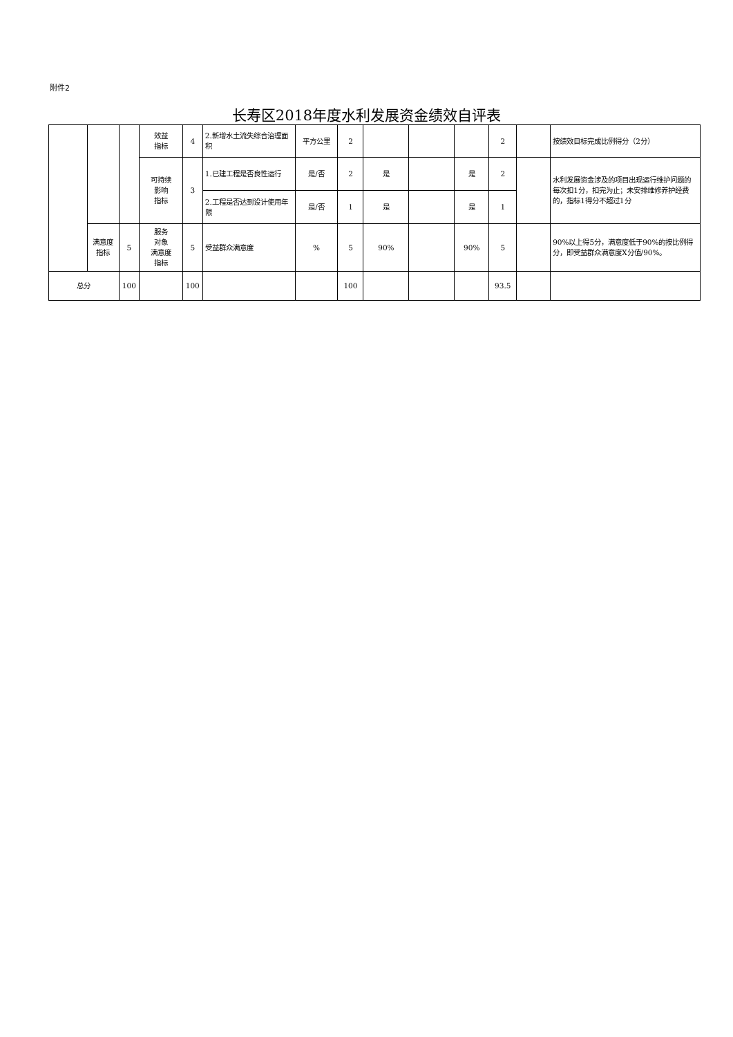附件2
长寿区2018年度水利发展资金绩效自评表
| | | | 效益 指标 | 4 | 2.新增水土流失综合治理面积 | 平方公里 | 2 | | | | 2 | | 按绩效目标完成比例得分（2分） |
| | | | 可持续 影响 指标 | 3 | 1.已建工程是否良性运行 | 是/否 | 2 | 是 | | 是 | 2 | | 水利发展资金涉及的项目出现运行维护问题的每次扣1分，扣完为止；未安排维修养护经费的，指标1得分不超过1分 |
| | | | | | 2.工程是否达到设计使用年限 | 是/否 | 1 | 是 | | 是 | 1 | | |
| | 满意度 指标 | 5 | 服务 对象 满意度 指标 | 5 | 受益群众满意度 | % | 5 | 90% | | 90% | 5 | | 90%以上得5分，满意度低于90%的按比例得分，即受益群众满意度X分值/90%。 |
| 总分 | | 100 | | 100 | | | 100 | | | | 93.5 | | |